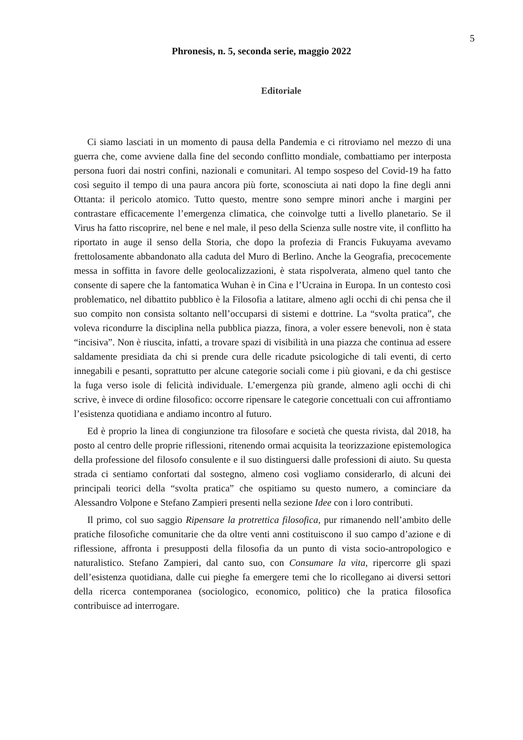5
Phronesis, n. 5, seconda serie, maggio 2022
Editoriale
Ci siamo lasciati in un momento di pausa della Pandemia e ci ritroviamo nel mezzo di una guerra che, come avviene dalla fine del secondo conflitto mondiale, combattiamo per interposta persona fuori dai nostri confini, nazionali e comunitari. Al tempo sospeso del Covid-19 ha fatto così seguito il tempo di una paura ancora più forte, sconosciuta ai nati dopo la fine degli anni Ottanta: il pericolo atomico. Tutto questo, mentre sono sempre minori anche i margini per contrastare efficacemente l’emergenza climatica, che coinvolge tutti a livello planetario. Se il Virus ha fatto riscoprire, nel bene e nel male, il peso della Scienza sulle nostre vite, il conflitto ha riportato in auge il senso della Storia, che dopo la profezia di Francis Fukuyama avevamo frettolosamente abbandonato alla caduta del Muro di Berlino. Anche la Geografia, precocemente messa in soffitta in favore delle geolocalizzazioni, è stata rispolverata, almeno quel tanto che consente di sapere che la fantomatica Wuhan è in Cina e l’Ucraina in Europa. In un contesto così problematico, nel dibattito pubblico è la Filosofia a latitare, almeno agli occhi di chi pensa che il suo compito non consista soltanto nell’occuparsi di sistemi e dottrine. La “svolta pratica”, che voleva ricondurre la disciplina nella pubblica piazza, finora, a voler essere benevoli, non è stata “incisiva”. Non è riuscita, infatti, a trovare spazi di visibilità in una piazza che continua ad essere saldamente presidiata da chi si prende cura delle ricadute psicologiche di tali eventi, di certo innegabili e pesanti, soprattutto per alcune categorie sociali come i più giovani, e da chi gestisce la fuga verso isole di felicità individuale. L’emergenza più grande, almeno agli occhi di chi scrive, è invece di ordine filosofico: occorre ripensare le categorie concettuali con cui affrontiamo l’esistenza quotidiana e andiamo incontro al futuro.
Ed è proprio la linea di congiunzione tra filosofare e società che questa rivista, dal 2018, ha posto al centro delle proprie riflessioni, ritenendo ormai acquisita la teorizzazione epistemologica della professione del filosofo consulente e il suo distinguersi dalle professioni di aiuto. Su questa strada ci sentiamo confortati dal sostegno, almeno così vogliamo considerarlo, di alcuni dei principali teorici della “svolta pratica” che ospitiamo su questo numero, a cominciare da Alessandro Volpone e Stefano Zampieri presenti nella sezione Idee con i loro contributi.
Il primo, col suo saggio Ripensare la protrettica filosofica, pur rimanendo nell’ambito delle pratiche filosofiche comunitarie che da oltre venti anni costituiscono il suo campo d’azione e di riflessione, affronta i presupposti della filosofia da un punto di vista socio-antropologico e naturalistico. Stefano Zampieri, dal canto suo, con Consumare la vita, ripercorre gli spazi dell’esistenza quotidiana, dalle cui pieghe fa emergere temi che lo ricollegano ai diversi settori della ricerca contemporanea (sociologico, economico, politico) che la pratica filosofica contribuisce ad interrogare.